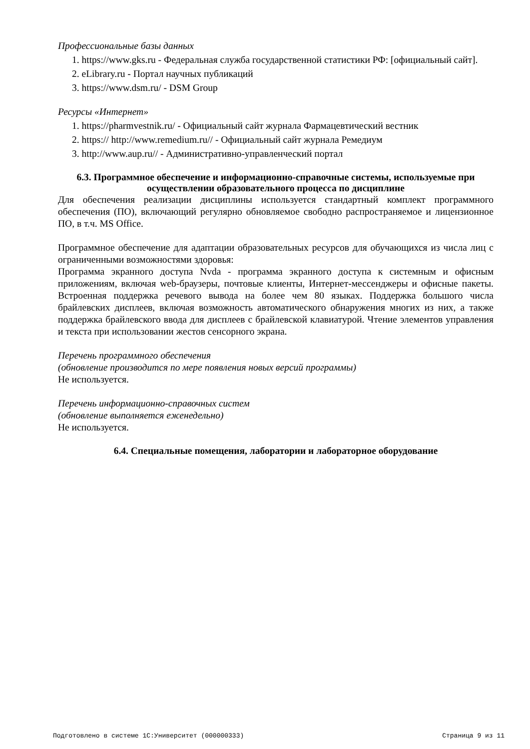Профессиональные базы данных
1. https://www.gks.ru - Федеральная служба государственной статистики РФ: [официальный сайт].
2. eLibrary.ru - Портал научных публикаций
3. https://www.dsm.ru/ - DSM Group
Ресурсы «Интернет»
1. https://pharmvestnik.ru/ - Официальный сайт журнала Фармацевтический вестник
2. https:// http://www.remedium.ru// - Официальный сайт журнала Ремедиум
3. http://www.aup.ru// - Административно-управленческий портал
6.3. Программное обеспечение и информационно-справочные системы, используемые при осуществлении образовательного процесса по дисциплине
Для обеспечения реализации дисциплины используется стандартный комплект программного обеспечения (ПО), включающий регулярно обновляемое свободно распространяемое и лицензионное ПО, в т.ч. MS Office.
Программное обеспечение для адаптации образовательных ресурсов для обучающихся из числа лиц с ограниченными возможностями здоровья:
Программа экранного доступа Nvda - программа экранного доступа к системным и офисным приложениям, включая web-браузеры, почтовые клиенты, Интернет-мессенджеры и офисные пакеты. Встроенная поддержка речевого вывода на более чем 80 языках. Поддержка большого числа брайлевских дисплеев, включая возможность автоматического обнаружения многих из них, а также поддержка брайлевского ввода для дисплеев с брайлевской клавиатурой. Чтение элементов управления и текста при использовании жестов сенсорного экрана.
Перечень программного обеспечения
(обновление производится по мере появления новых версий программы)
Не используется.
Перечень информационно-справочных систем
(обновление выполняется еженедельно)
Не используется.
6.4. Специальные помещения, лаборатории и лабораторное оборудование
Подготовлено в системе 1С:Университет (000000333) Страница 9 из 11